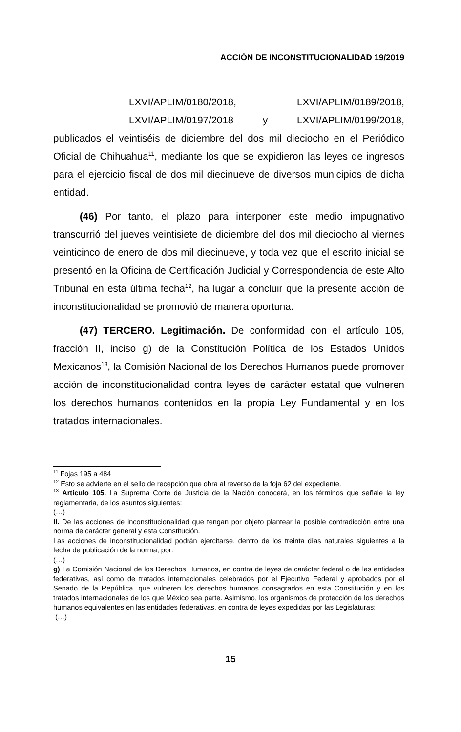ACCIÓN DE INCONSTITUCIONALIDAD 19/2019
LXVI/APLIM/0180/2018, LXVI/APLIM/0189/2018,
LXVI/APLIM/0197/2018 y LXVI/APLIM/0199/2018,
publicados el veintiséis de diciembre del dos mil dieciocho en el Periódico Oficial de Chihuahua<sup>11</sup>, mediante los que se expidieron las leyes de ingresos para el ejercicio fiscal de dos mil diecinueve de diversos municipios de dicha entidad.
(46) Por tanto, el plazo para interponer este medio impugnativo transcurrió del jueves veintisiete de diciembre del dos mil dieciocho al viernes veinticinco de enero de dos mil diecinueve, y toda vez que el escrito inicial se presentó en la Oficina de Certificación Judicial y Correspondencia de este Alto Tribunal en esta última fecha<sup>12</sup>, ha lugar a concluir que la presente acción de inconstitucionalidad se promovió de manera oportuna.
(47) TERCERO. Legitimación. De conformidad con el artículo 105, fracción II, inciso g) de la Constitución Política de los Estados Unidos Mexicanos<sup>13</sup>, la Comisión Nacional de los Derechos Humanos puede promover acción de inconstitucionalidad contra leyes de carácter estatal que vulneren los derechos humanos contenidos en la propia Ley Fundamental y en los tratados internacionales.
<sup>11</sup> Fojas 195 a 484
<sup>12</sup> Esto se advierte en el sello de recepción que obra al reverso de la foja 62 del expediente.
<sup>13</sup> Artículo 105. La Suprema Corte de Justicia de la Nación conocerá, en los términos que señale la ley reglamentaria, de los asuntos siguientes:
(…)
II. De las acciones de inconstitucionalidad que tengan por objeto plantear la posible contradicción entre una norma de carácter general y esta Constitución.
Las acciones de inconstitucionalidad podrán ejercitarse, dentro de los treinta días naturales siguientes a la fecha de publicación de la norma, por:
(…)
g) La Comisión Nacional de los Derechos Humanos, en contra de leyes de carácter federal o de las entidades federativas, así como de tratados internacionales celebrados por el Ejecutivo Federal y aprobados por el Senado de la República, que vulneren los derechos humanos consagrados en esta Constitución y en los tratados internacionales de los que México sea parte. Asimismo, los organismos de protección de los derechos humanos equivalentes en las entidades federativas, en contra de leyes expedidas por las Legislaturas;
(…)
15